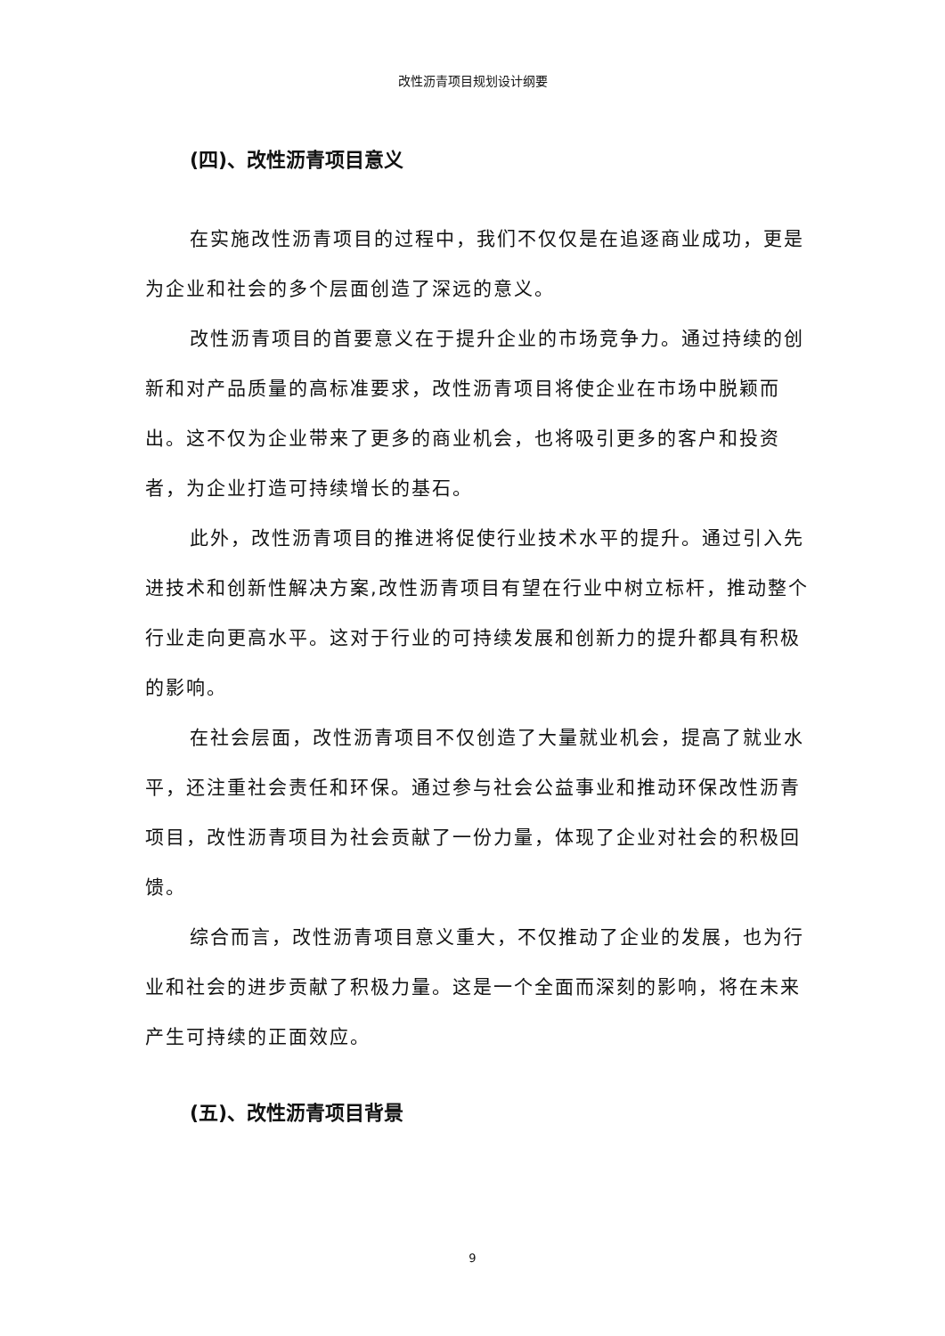改性沥青项目规划设计纲要
(四)、改性沥青项目意义
在实施改性沥青项目的过程中，我们不仅仅是在追逐商业成功，更是为企业和社会的多个层面创造了深远的意义。
改性沥青项目的首要意义在于提升企业的市场竞争力。通过持续的创新和对产品质量的高标准要求，改性沥青项目将使企业在市场中脱颖而出。这不仅为企业带来了更多的商业机会，也将吸引更多的客户和投资者，为企业打造可持续增长的基石。
此外，改性沥青项目的推进将促使行业技术水平的提升。通过引入先进技术和创新性解决方案,改性沥青项目有望在行业中树立标杆，推动整个行业走向更高水平。这对于行业的可持续发展和创新力的提升都具有积极的影响。
在社会层面，改性沥青项目不仅创造了大量就业机会，提高了就业水平，还注重社会责任和环保。通过参与社会公益事业和推动环保改性沥青项目，改性沥青项目为社会贡献了一份力量，体现了企业对社会的积极回馈。
综合而言，改性沥青项目意义重大，不仅推动了企业的发展，也为行业和社会的进步贡献了积极力量。这是一个全面而深刻的影响，将在未来产生可持续的正面效应。
(五)、改性沥青项目背景
9